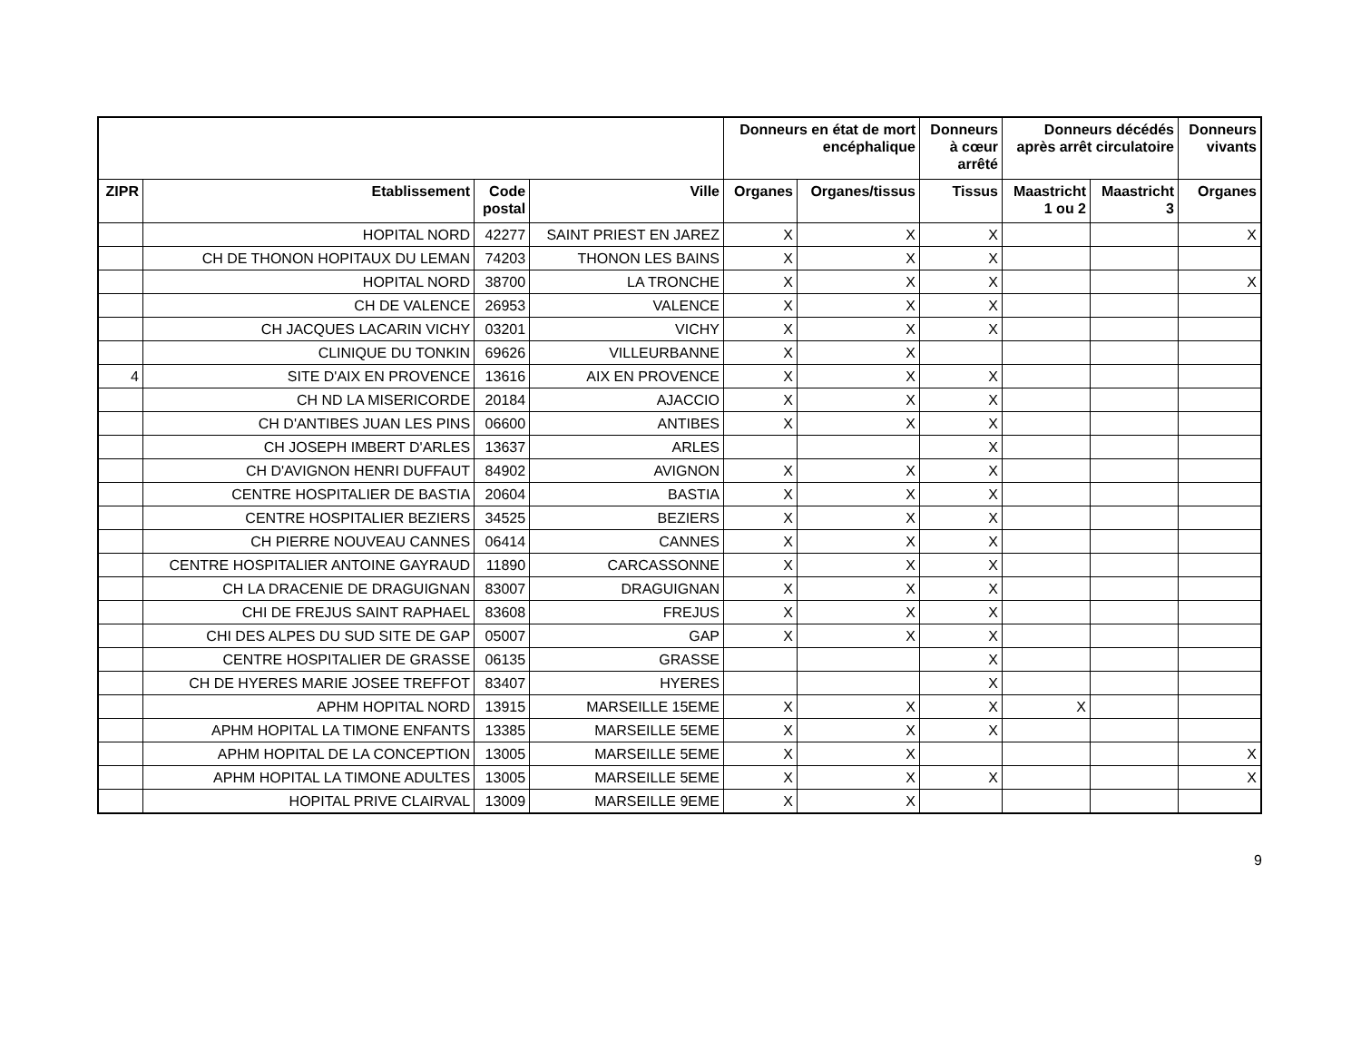| | | | | Donneurs en état de mort encéphalique | | Donneurs à cœur arrêté | Donneurs décédés après arrêt circulatoire | | Donneurs vivants |
| --- | --- | --- | --- | --- | --- | --- | --- | --- | --- |
| ZIPR | Etablissement | Code postal | Ville | Organes | Organes/tissus | Tissus | Maastricht 1 ou 2 | Maastricht 3 | Organes |
| | HOPITAL NORD | 42277 | SAINT PRIEST EN JAREZ | X | X | X | | | X |
| | CH DE THONON HOPITAUX DU LEMAN | 74203 | THONON LES BAINS | X | X | X | | | |
| | HOPITAL NORD | 38700 | LA TRONCHE | X | X | X | | | X |
| | CH DE VALENCE | 26953 | VALENCE | X | X | X | | | |
| | CH JACQUES LACARIN VICHY | 03201 | VICHY | X | X | X | | | |
| | CLINIQUE DU TONKIN | 69626 | VILLEURBANNE | X | X | | | | |
| 4 | SITE D'AIX EN PROVENCE | 13616 | AIX EN PROVENCE | X | X | X | | | |
| | CH ND LA MISERICORDE | 20184 | AJACCIO | X | X | X | | | |
| | CH D'ANTIBES JUAN LES PINS | 06600 | ANTIBES | X | X | X | | | |
| | CH JOSEPH IMBERT D'ARLES | 13637 | ARLES | | | X | | | |
| | CH D'AVIGNON HENRI DUFFAUT | 84902 | AVIGNON | X | X | X | | | |
| | CENTRE HOSPITALIER DE BASTIA | 20604 | BASTIA | X | X | X | | | |
| | CENTRE HOSPITALIER BEZIERS | 34525 | BEZIERS | X | X | X | | | |
| | CH PIERRE NOUVEAU CANNES | 06414 | CANNES | X | X | X | | | |
| | CENTRE HOSPITALIER ANTOINE GAYRAUD | 11890 | CARCASSONNE | X | X | X | | | |
| | CH LA DRACENIE DE DRAGUIGNAN | 83007 | DRAGUIGNAN | X | X | X | | | |
| | CHI DE FREJUS SAINT RAPHAEL | 83608 | FREJUS | X | X | X | | | |
| | CHI DES ALPES DU SUD SITE DE GAP | 05007 | GAP | X | X | X | | | |
| | CENTRE HOSPITALIER DE GRASSE | 06135 | GRASSE | | | X | | | |
| | CH DE HYERES MARIE JOSEE TREFFOT | 83407 | HYERES | | | X | | | |
| | APHM HOPITAL NORD | 13915 | MARSEILLE 15EME | X | X | X | X | | |
| | APHM HOPITAL LA TIMONE ENFANTS | 13385 | MARSEILLE 5EME | X | X | X | | | |
| | APHM HOPITAL DE LA CONCEPTION | 13005 | MARSEILLE 5EME | X | X | | | | X |
| | APHM HOPITAL LA TIMONE ADULTES | 13005 | MARSEILLE 5EME | X | X | X | | | X |
| | HOPITAL PRIVE CLAIRVAL | 13009 | MARSEILLE 9EME | X | X | | | | |
9